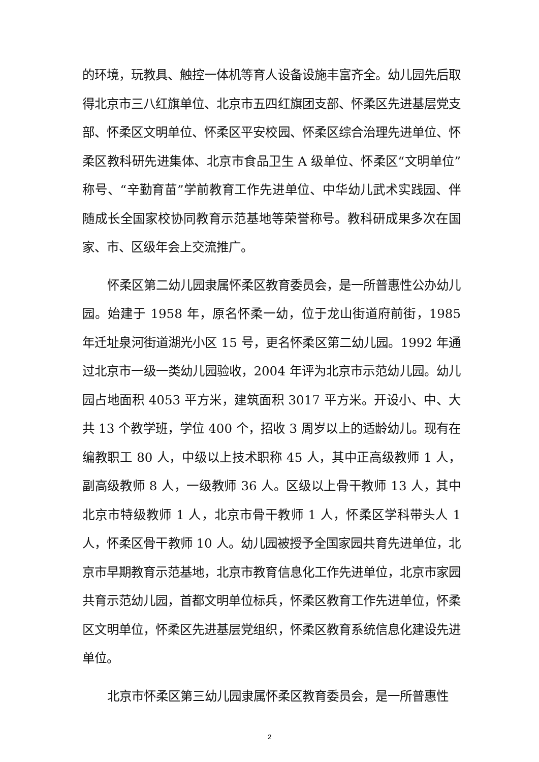的环境，玩教具、触控一体机等育人设备设施丰富齐全。幼儿园先后取得北京市三八红旗单位、北京市五四红旗团支部、怀柔区先进基层党支部、怀柔区文明单位、怀柔区平安校园、怀柔区综合治理先进单位、怀柔区教科研先进集体、北京市食品卫生 A 级单位、怀柔区“文明单位”称号、“辛勤育苗”学前教育工作先进单位、中华幼儿武术实践园、伴随成长全国家校协同教育示范基地等荣誉称号。教科研成果多次在国家、市、区级年会上交流推广。
怀柔区第二幼儿园隶属怀柔区教育委员会，是一所普惠性公办幼儿园。始建于 1958 年，原名怀柔一幼，位于龙山街道府前街，1985 年迁址泉河街道湖光小区 15 号，更名怀柔区第二幼儿园。1992 年通过北京市一级一类幼儿园验收，2004 年评为北京市示范幼儿园。幼儿园占地面积 4053 平方米，建筑面积 3017 平方米。开设小、中、大共 13 个教学班，学位 400 个，招收 3 周岁以上的适龄幼儿。现有在编教职工 80 人，中级以上技术职称 45 人，其中正高级教师 1 人，副高级教师 8 人，一级教师 36 人。区级以上骨干教师 13 人，其中北京市特级教师 1 人，北京市骨干教师 1 人，怀柔区学科带头人 1 人，怀柔区骨干教师 10 人。幼儿园被授予全国家园共育先进单位，北京市早期教育示范基地，北京市教育信息化工作先进单位，北京市家园共育示范幼儿园，首都文明单位标兵，怀柔区教育工作先进单位，怀柔区文明单位，怀柔区先进基层党组织，怀柔区教育系统信息化建设先进单位。
北京市怀柔区第三幼儿园隶属怀柔区教育委员会，是一所普惠性
2